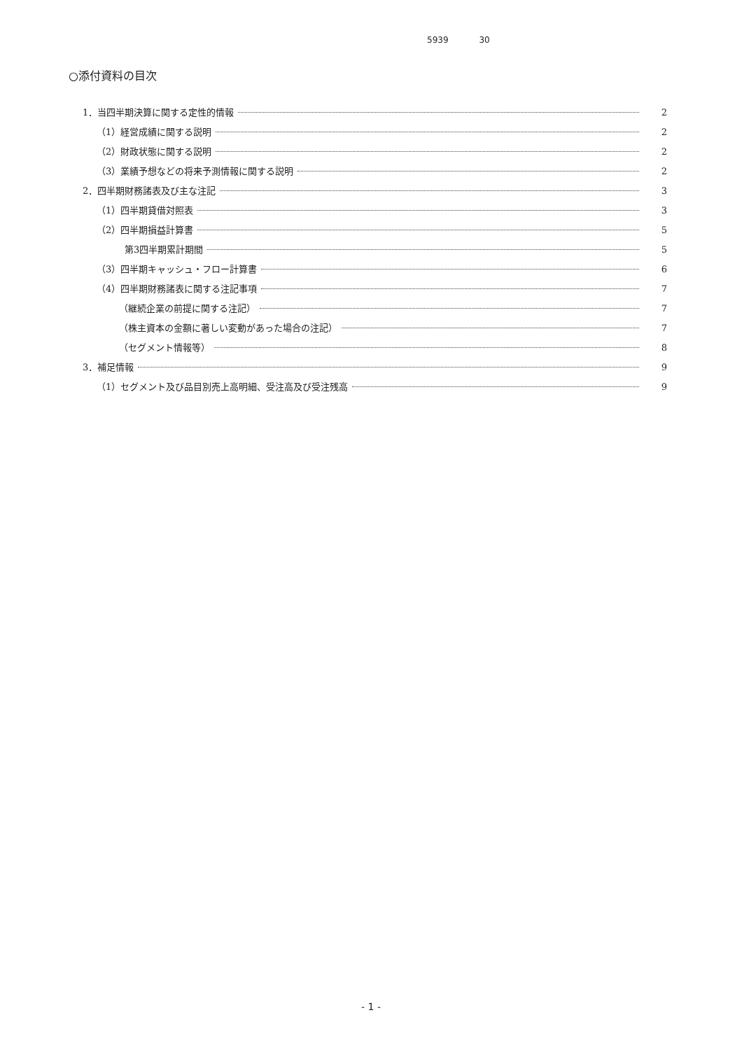5939 30
○添付資料の目次
1．当四半期決算に関する定性的情報 2
（1）経営成績に関する説明 2
（2）財政状態に関する説明 2
（3）業績予想などの将来予測情報に関する説明 2
2．四半期財務諸表及び主な注記 3
（1）四半期貸借対照表 3
（2）四半期損益計算書 5
第3四半期累計期間 5
（3）四半期キャッシュ・フロー計算書 6
（4）四半期財務諸表に関する注記事項 7
（継続企業の前提に関する注記） 7
（株主資本の金額に著しい変動があった場合の注記） 7
（セグメント情報等） 8
3．補足情報 9
（1）セグメント及び品目別売上高明細、受注高及び受注残高 9
- 1 -